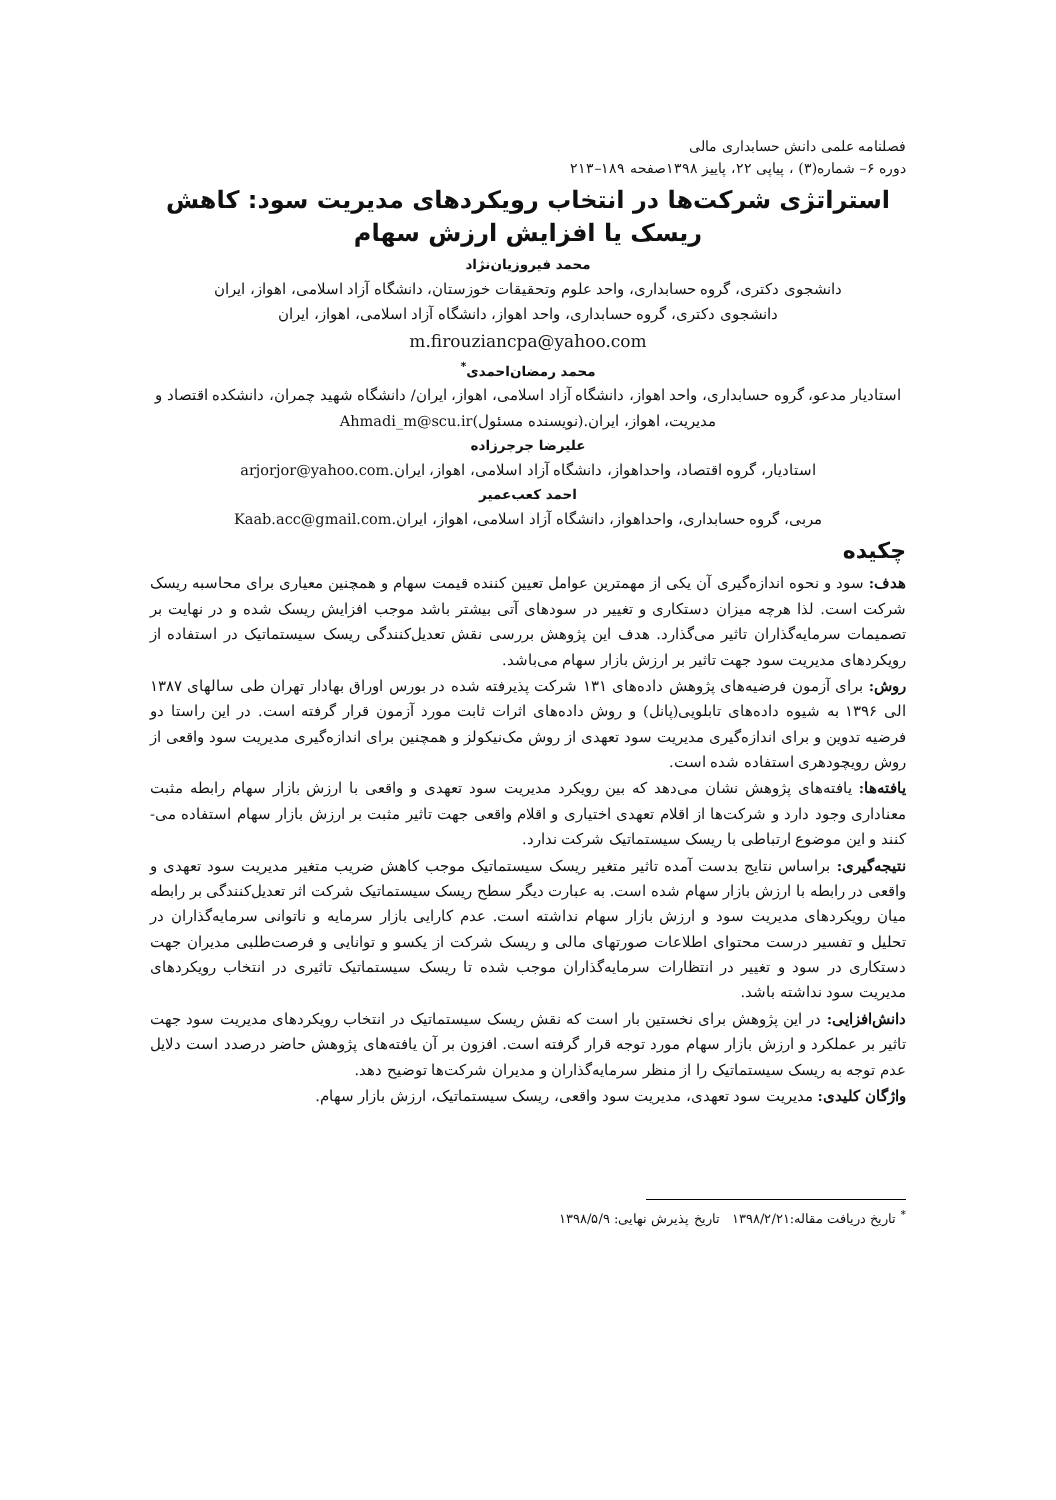فصلنامه علمی دانش حسابداری مالی
دوره ۶– شماره(۳) ، پیاپی ۲۲، پاییز ۱۳۹۸صفحه ۱۸۹–۲۱۳
استراتژی شرکت‌ها در انتخاب رویکردهای مدیریت سود: کاهش ریسک یا افزایش ارزش سهام
محمد فیروزیان‌نژاد
دانشجوی دکتری، گروه حسابداری، واحد علوم وتحقیقات خوزستان، دانشگاه آزاد اسلامی، اهواز، ایران
دانشجوی دکتری، گروه حسابداری، واحد اهواز، دانشگاه آزاد اسلامی، اهواز، ایران
m.firouziancpa@yahoo.com
محمد رمضان‌احمدی<sup>*</sup>
استادیار مدعو، گروه حسابداری، واحد اهواز، دانشگاه آزاد اسلامی، اهواز، ایران/ دانشگاه شهید چمران، دانشکده اقتصاد و مدیریت، اهواز، ایران.(نویسنده مسئول)Ahmadi_m@scu.ir
علیرضا جرجرزاده
استادیار، گروه اقتصاد، واحداهواز، دانشگاه آزاد اسلامی، اهواز، ایران.arjorjor@yahoo.com
احمد کعب‌عمیر
مربی، گروه حسابداری، واحداهواز، دانشگاه آزاد اسلامی، اهواز، ایران.Kaab.acc@gmail.com
چکیده
هدف: سود و نحوه اندازه‌گیری آن یکی از مهمترین عوامل تعیین کننده قیمت سهام و همچنین معیاری برای محاسبه ریسک شرکت است. لذا هرچه میزان دستکاری و تغییر در سودهای آتی بیشتر باشد موجب افزایش ریسک شده و در نهایت بر تصمیمات سرمایه‌گذاران تاثیر می‌گذارد. هدف این پژوهش بررسی نقش تعدیل‌کنندگی ریسک سیستماتیک در استفاده از رویکردهای مدیریت سود جهت تاثیر بر ارزش بازار سهام می‌باشد.
روش: برای آزمون فرضیه‌های پژوهش داده‌های ۱۳۱ شرکت پذیرفته شده در بورس اوراق بهادار تهران طی سالهای ۱۳۸۷ الی ۱۳۹۶ به شیوه داده‌های تابلویی(پانل) و روش داده‌های اثرات ثابت مورد آزمون قرار گرفته است. در این راستا دو فرضیه تدوین و برای اندازه‌گیری مدیریت سود تعهدی از روش مک‌نیکولز و همچنین برای اندازه‌گیری مدیریت سود واقعی از روش رویچودهری استفاده شده است.
یافته‌ها: یافته‌های پژوهش نشان می‌دهد که بین رویکرد مدیریت سود تعهدی و واقعی با ارزش بازار سهام رابطه مثبت معناداری وجود دارد و شرکت‌ها از اقلام تعهدی اختیاری و اقلام واقعی جهت تاثیر مثبت بر ارزش بازار سهام استفاده می-کنند و این موضوع ارتباطی با ریسک سیستماتیک شرکت ندارد.
نتیجه‌گیری: براساس نتایج بدست آمده تاثیر متغیر ریسک سیستماتیک موجب کاهش ضریب متغیر مدیریت سود تعهدی و واقعی در رابطه با ارزش بازار سهام شده است. به عبارت دیگر سطح ریسک سیستماتیک شرکت اثر تعدیل‌کنندگی بر رابطه میان رویکردهای مدیریت سود و ارزش بازار سهام نداشته است. عدم کارایی بازار سرمایه و ناتوانی سرمایه‌گذاران در تحلیل و تفسیر درست محتوای اطلاعات صورتهای مالی و ریسک شرکت از یکسو و توانایی و فرصت‌طلبی مدیران جهت دستکاری در سود و تغییر در انتظارات سرمایه‌گذاران موجب شده تا ریسک سیستماتیک تاثیری در انتخاب رویکردهای مدیریت سود نداشته باشد.
دانش‌افزایی: در این پژوهش برای نخستین بار است که نقش ریسک سیستماتیک در انتخاب رویکردهای مدیریت سود جهت تاثیر بر عملکرد و ارزش بازار سهام مورد توجه قرار گرفته است. افزون بر آن یافته‌های پژوهش حاضر درصدد است دلایل عدم توجه به ریسک سیستماتیک را از منظر سرمایه‌گذاران و مدیران شرکت‌ها توضیح دهد.
واژگان کلیدی: مدیریت سود تعهدی، مدیریت سود واقعی، ریسک سیستماتیک، ارزش بازار سهام.
<sup>*</sup> تاریخ دریافت مقاله:۱۳۹۸/۲/۲۱ تاریخ پذیرش نهایی: ۱۳۹۸/۵/۹